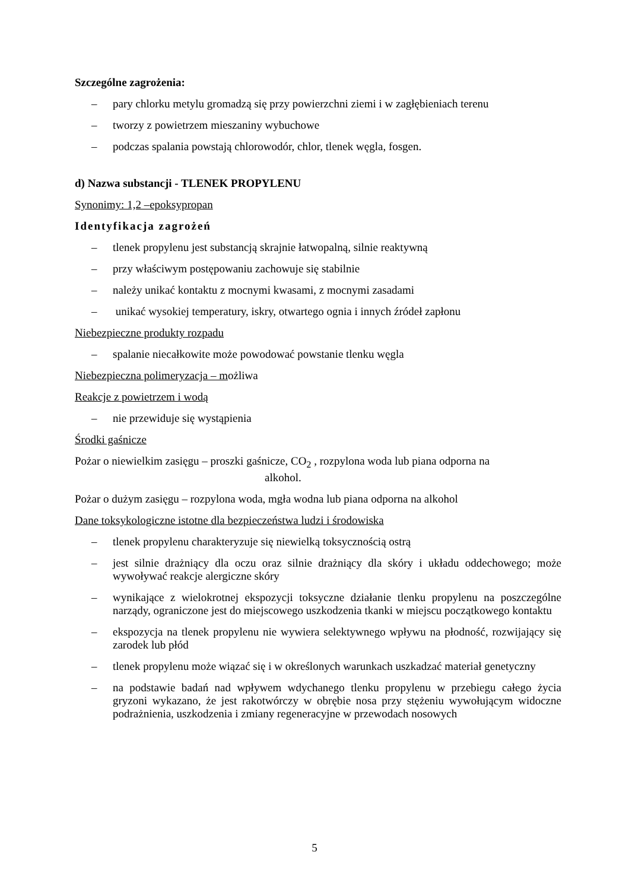Szczególne zagrożenia:
– pary chlorku metylu gromadzą się przy powierzchni ziemi i w zagłębieniach terenu
– tworzy z powietrzem mieszaniny wybuchowe
– podczas spalania powstają chlorowodór, chlor, tlenek węgla, fosgen.
d) Nazwa substancji - TLENEK PROPYLENU
Synonimy: 1,2 –epoksypropan
Identyfikacja zagrożeń
– tlenek propylenu jest substancją skrajnie łatwopalną, silnie reaktywną
– przy właściwym postępowaniu zachowuje się stabilnie
– należy unikać kontaktu z mocnymi kwasami, z mocnymi zasadami
– unikać wysokiej temperatury, iskry, otwartego ognia i innych źródeł zapłonu
Niebezpieczne produkty rozpadu
– spalanie niecałkowite może powodować powstanie tlenku węgla
Niebezpieczna polimeryzacja – możliwa
Reakcje z powietrzem i wodą
– nie przewiduje się wystąpienia
Środki gaśnicze
Pożar o niewielkim zasięgu – proszki gaśnicze, CO<sub>2</sub> , rozpylona woda lub piana odporna na
alkohol.
Pożar o dużym zasięgu – rozpylona woda, mgła wodna lub piana odporna na alkohol
Dane toksykologiczne istotne dla bezpieczeństwa ludzi i środowiska
– tlenek propylenu charakteryzuje się niewielką toksycznością ostrą
– jest silnie drażniący dla oczu oraz silnie drażniący dla skóry i układu oddechowego; może wywoływać reakcje alergiczne skóry
– wynikające z wielokrotnej ekspozycji toksyczne działanie tlenku propylenu na poszczególne narządy, ograniczone jest do miejscowego uszkodzenia tkanki w miejscu początkowego kontaktu
– ekspozycja na tlenek propylenu nie wywiera selektywnego wpływu na płodność, rozwijający się zarodek lub płód
– tlenek propylenu może wiązać się i w określonych warunkach uszkadzać materiał genetyczny
– na podstawie badań nad wpływem wdychanego tlenku propylenu w przebiegu całego życia gryzoni wykazano, że jest rakotwórczy w obrębie nosa przy stężeniu wywołującym widoczne podrażnienia, uszkodzenia i zmiany regeneracyjne w przewodach nosowych
5